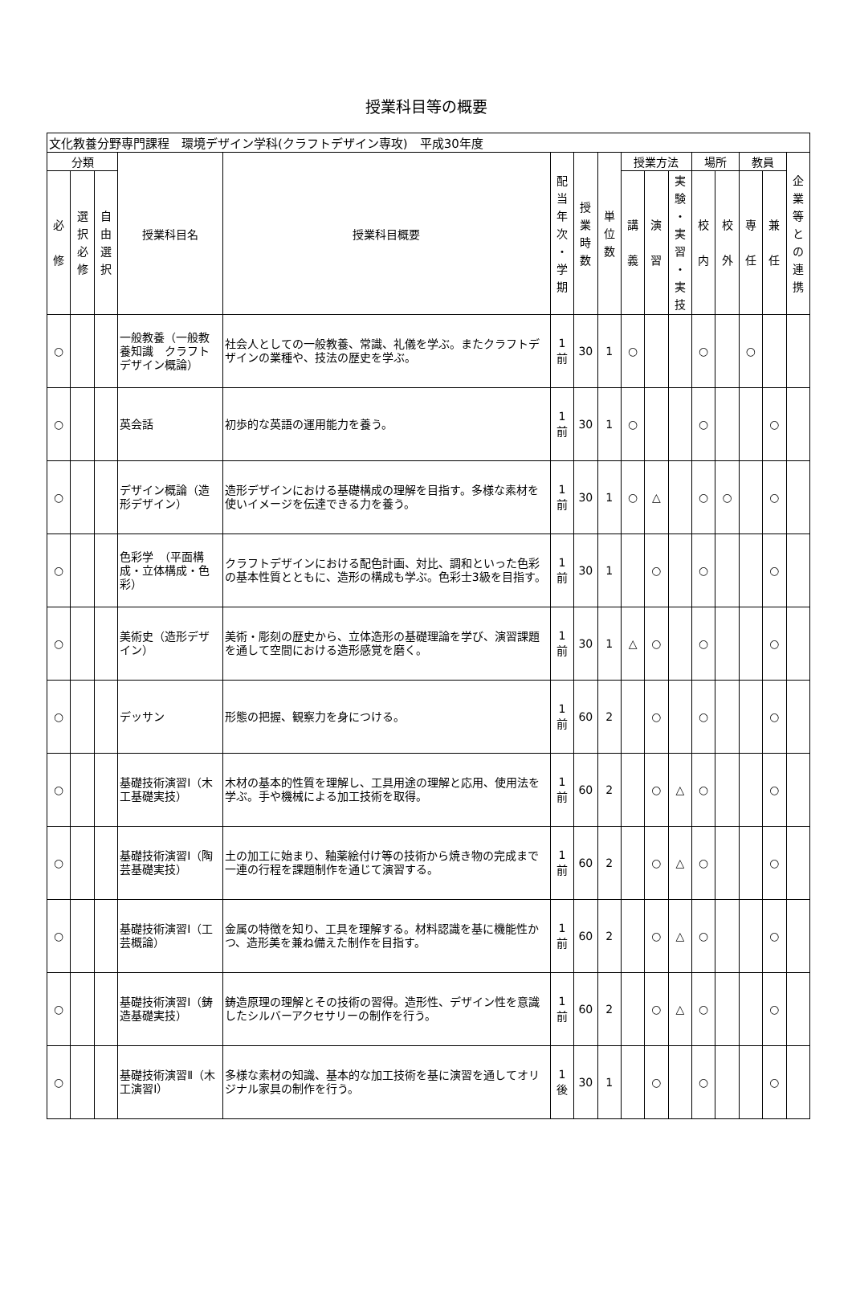授業科目等の概要
| 文化教養分野専門課程 環境デザイン学科(クラフトデザイン専攻) 平成30年度 | | | | | | | | | | | | | | | |
| 分類 | | | 授業科目名 | 授業科目概要 | 配 当 年 次 ・ 学 期 | 授 業 時 数 | 単 位 数 | 授業方法 | | | 場所 | | 教員 | | 企 業 等 と の 連 携 |
| 必 修 | 選 択 必 修 | 自 由 選 択 | | | | | | 講 義 | 演 習 | 実 験 ・ 実 習 ・ 実 技 | 校 内 | 校 外 | 専 任 | 兼 任 | |
| ○ | | | 一般教養（一般教養知識 クラフトデザイン概論） | 社会人としての一般教養、常識、礼儀を学ぶ。またクラフトデザインの業種や、技法の歴史を学ぶ。 | 1 前 | 30 | 1 | ○ | | | ○ | | ○ | | |
| ○ | | | 英会話 | 初歩的な英語の運用能力を養う。 | 1 前 | 30 | 1 | ○ | | | ○ | | | ○ | |
| ○ | | | デザイン概論（造形デザイン） | 造形デザインにおける基礎構成の理解を目指す。多様な素材を使いイメージを伝達できる力を養う。 | 1 前 | 30 | 1 | ○ | △ | | ○ | ○ | | ○ | |
| ○ | | | 色彩学 （平面構成・立体構成・色彩） | クラフトデザインにおける配色計画、対比、調和といった色彩の基本性質とともに、造形の構成も学ぶ。色彩士3級を目指す。 | 1 前 | 30 | 1 | | ○ | | ○ | | | ○ | |
| ○ | | | 美術史（造形デザイン） | 美術・彫刻の歴史から、立体造形の基礎理論を学び、演習課題を通して空間における造形感覚を磨く。 | 1 前 | 30 | 1 | △ | ○ | | ○ | | | ○ | |
| ○ | | | デッサン | 形態の把握、観察力を身につける。 | 1 前 | 60 | 2 | | ○ | | ○ | | | ○ | |
| ○ | | | 基礎技術演習Ⅰ（木工基礎実技） | 木材の基本的性質を理解し、工具用途の理解と応用、使用法を学ぶ。手や機械による加工技術を取得。 | 1 前 | 60 | 2 | | ○ | △ | ○ | | | ○ | |
| ○ | | | 基礎技術演習Ⅰ（陶芸基礎実技） | 土の加工に始まり、釉薬絵付け等の技術から焼き物の完成まで一連の行程を課題制作を通じて演習する。 | 1 前 | 60 | 2 | | ○ | △ | ○ | | | ○ | |
| ○ | | | 基礎技術演習Ⅰ（工芸概論） | 金属の特徴を知り、工具を理解する。材料認識を基に機能性かつ、造形美を兼ね備えた制作を目指す。 | 1 前 | 60 | 2 | | ○ | △ | ○ | | | ○ | |
| ○ | | | 基礎技術演習Ⅰ（鋳造基礎実技） | 鋳造原理の理解とその技術の習得。造形性、デザイン性を意識したシルバーアクセサリーの制作を行う。 | 1 前 | 60 | 2 | | ○ | △ | ○ | | | ○ | |
| ○ | | | 基礎技術演習Ⅱ（木工演習Ⅰ） | 多様な素材の知識、基本的な加工技術を基に演習を通してオリジナル家具の制作を行う。 | 1 後 | 30 | 1 | | ○ | | ○ | | | ○ | |